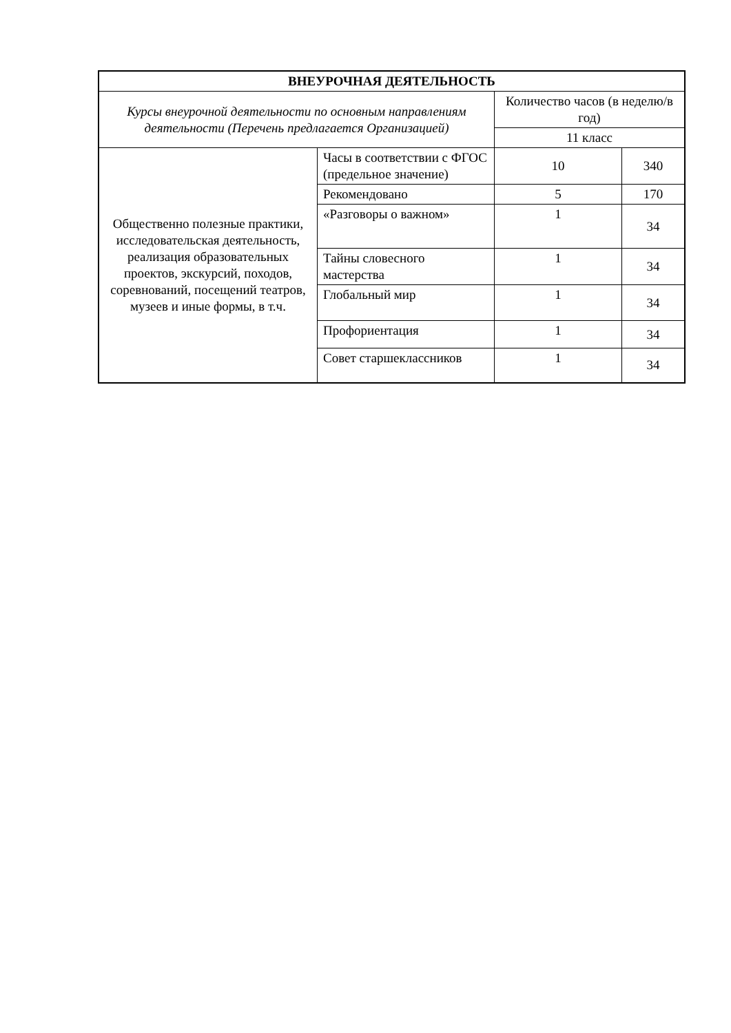| ВНЕУРОЧНАЯ ДЕЯТЕЛЬНОСТЬ | | | |
| --- | --- | --- | --- |
| Курсы внеурочной деятельности по основным направлениям деятельности (Перечень предлагается Организацией) | | Количество часов (в неделю/в год) | |
| | | 11 класс | |
| Общественно полезные практики, исследовательская деятельность, реализация образовательных проектов, экскурсий, походов, соревнований, посещений театров, музеев и иные формы, в т.ч. | Часы в соответствии с ФГОС (предельное значение) | 10 | 340 |
| | Рекомендовано | 5 | 170 |
| | «Разговоры о важном» | 1 | 34 |
| | Тайны словесного мастерства | 1 | 34 |
| | Глобальный мир | 1 | 34 |
| | Профориентация | 1 | 34 |
| | Совет старшеклассников | 1 | 34 |